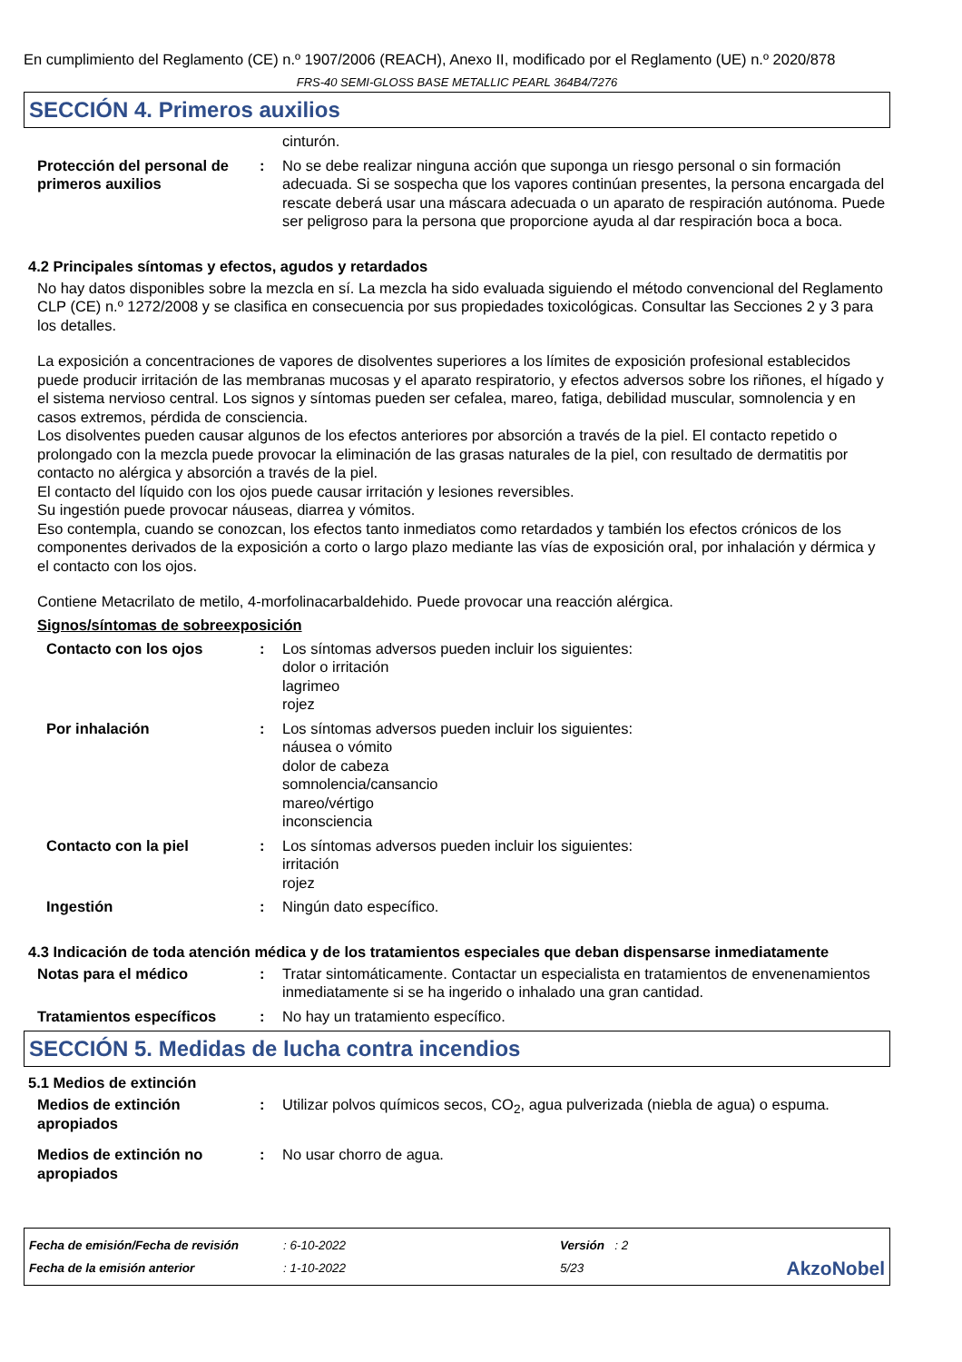En cumplimiento del Reglamento (CE) n.º 1907/2006 (REACH), Anexo II, modificado por el Reglamento (UE) n.º 2020/878
FRS-40 SEMI-GLOSS BASE METALLIC PEARL 364B4/7276
SECCIÓN 4. Primeros auxilios
cinturón.
Protección del personal de primeros auxilios
: No se debe realizar ninguna acción que suponga un riesgo personal o sin formación adecuada. Si se sospecha que los vapores continúan presentes, la persona encargada del rescate deberá usar una máscara adecuada o un aparato de respiración autónoma. Puede ser peligroso para la persona que proporcione ayuda al dar respiración boca a boca.
4.2 Principales síntomas y efectos, agudos y retardados
No hay datos disponibles sobre la mezcla en sí. La mezcla ha sido evaluada siguiendo el método convencional del Reglamento CLP (CE) n.º 1272/2008 y se clasifica en consecuencia por sus propiedades toxicológicas. Consultar las Secciones 2 y 3 para los detalles.
La exposición a concentraciones de vapores de disolventes superiores a los límites de exposición profesional establecidos puede producir irritación de las membranas mucosas y el aparato respiratorio, y efectos adversos sobre los riñones, el hígado y el sistema nervioso central. Los signos y síntomas pueden ser cefalea, mareo, fatiga, debilidad muscular, somnolencia y en casos extremos, pérdida de consciencia.
Los disolventes pueden causar algunos de los efectos anteriores por absorción a través de la piel. El contacto repetido o prolongado con la mezcla puede provocar la eliminación de las grasas naturales de la piel, con resultado de dermatitis por contacto no alérgica y absorción a través de la piel.
El contacto del líquido con los ojos puede causar irritación y lesiones reversibles.
Su ingestión puede provocar náuseas, diarrea y vómitos.
Eso contempla, cuando se conozcan, los efectos tanto inmediatos como retardados y también los efectos crónicos de los componentes derivados de la exposición a corto o largo plazo mediante las vías de exposición oral, por inhalación y dérmica y el contacto con los ojos.
Contiene Metacrilato de metilo, 4-morfolinacarbaldehido. Puede provocar una reacción alérgica.
Signos/síntomas de sobreexposición
Contacto con los ojos : Los síntomas adversos pueden incluir los siguientes:
dolor o irritación
lagrimeo
rojez
Por inhalación : Los síntomas adversos pueden incluir los siguientes:
náusea o vómito
dolor de cabeza
somnolencia/cansancio
mareo/vértigo
inconsciencia
Contacto con la piel : Los síntomas adversos pueden incluir los siguientes:
irritación
rojez
Ingestión : Ningún dato específico.
4.3 Indicación de toda atención médica y de los tratamientos especiales que deban dispensarse inmediatamente
Notas para el médico : Tratar sintomáticamente. Contactar un especialista en tratamientos de envenenamientos inmediatamente si se ha ingerido o inhalado una gran cantidad.
Tratamientos específicos : No hay un tratamiento específico.
SECCIÓN 5. Medidas de lucha contra incendios
5.1 Medios de extinción
Medios de extinción apropiados
: Utilizar polvos químicos secos, CO<sub>2</sub>, agua pulverizada (niebla de agua) o espuma.
Medios de extinción no apropiados
: No usar chorro de agua.
Fecha de emisión/Fecha de revisión
Fecha de la emisión anterior
: 6-10-2022
: 1-10-2022
Versión : 2
5/23
AkzoNobel